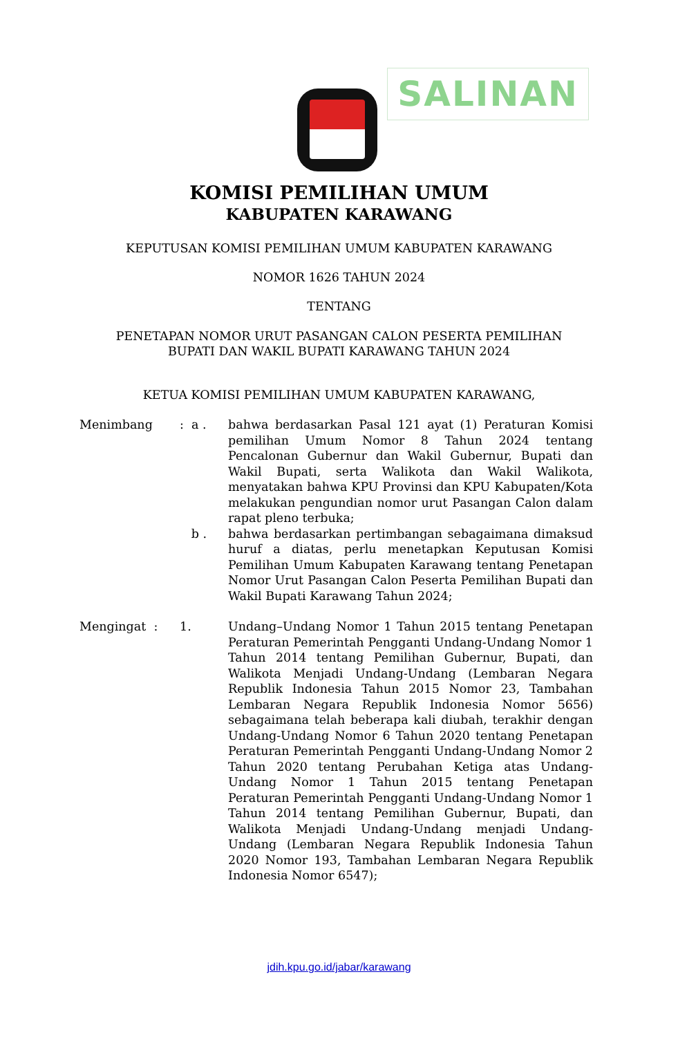SALINAN
KOMISI PEMILIHAN UMUM
KABUPATEN KARAWANG
KEPUTUSAN KOMISI PEMILIHAN UMUM KABUPATEN KARAWANG
NOMOR 1626 TAHUN 2024
TENTANG
PENETAPAN NOMOR URUT PASANGAN CALON PESERTA PEMILIHAN
BUPATI DAN WAKIL BUPATI KARAWANG TAHUN 2024
KETUA KOMISI PEMILIHAN UMUM KABUPATEN KARAWANG,
Menimbang : a . bahwa berdasarkan Pasal 121 ayat (1) Peraturan Komisi pemilihan Umum Nomor 8 Tahun 2024 tentang Pencalonan Gubernur dan Wakil Gubernur, Bupati dan Wakil Bupati, serta Walikota dan Wakil Walikota, menyatakan bahwa KPU Provinsi dan KPU Kabupaten/Kota melakukan pengundian nomor urut Pasangan Calon dalam rapat pleno terbuka;
b . bahwa berdasarkan pertimbangan sebagaimana dimaksud huruf a diatas, perlu menetapkan Keputusan Komisi Pemilihan Umum Kabupaten Karawang tentang Penetapan Nomor Urut Pasangan Calon Peserta Pemilihan Bupati dan Wakil Bupati Karawang Tahun 2024;
Mengingat : 1. Undang–Undang Nomor 1 Tahun 2015 tentang Penetapan Peraturan Pemerintah Pengganti Undang-Undang Nomor 1 Tahun 2014 tentang Pemilihan Gubernur, Bupati, dan Walikota Menjadi Undang-Undang (Lembaran Negara Republik Indonesia Tahun 2015 Nomor 23, Tambahan Lembaran Negara Republik Indonesia Nomor 5656) sebagaimana telah beberapa kali diubah, terakhir dengan Undang-Undang Nomor 6 Tahun 2020 tentang Penetapan Peraturan Pemerintah Pengganti Undang-Undang Nomor 2 Tahun 2020 tentang Perubahan Ketiga atas Undang-Undang Nomor 1 Tahun 2015 tentang Penetapan Peraturan Pemerintah Pengganti Undang-Undang Nomor 1 Tahun 2014 tentang Pemilihan Gubernur, Bupati, dan Walikota Menjadi Undang-Undang menjadi Undang-Undang (Lembaran Negara Republik Indonesia Tahun 2020 Nomor 193, Tambahan Lembaran Negara Republik Indonesia Nomor 6547);
jdih.kpu.go.id/jabar/karawang